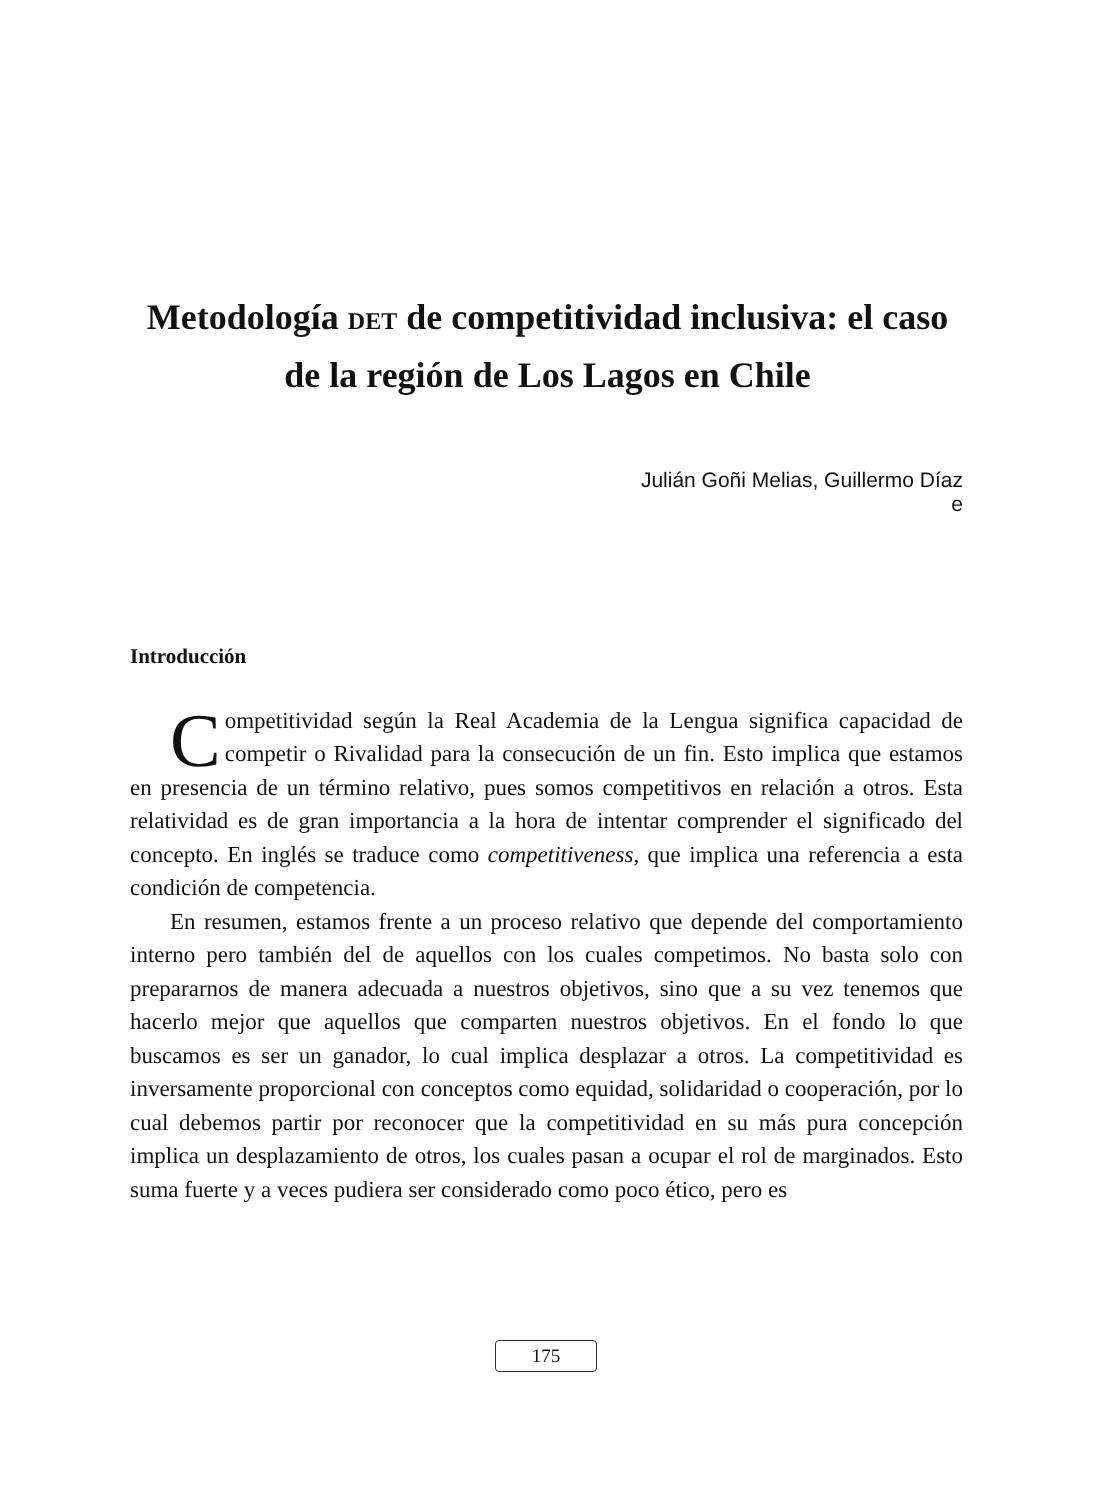Metodología DET de competitividad inclusiva: el caso de la región de Los Lagos en Chile
Julián Goñi Melias, Guillermo Díaz
e
Introducción
Competitividad según la Real Academia de la Lengua significa capacidad de competir o Rivalidad para la consecución de un fin. Esto implica que estamos en presencia de un término relativo, pues somos competitivos en relación a otros. Esta relatividad es de gran importancia a la hora de intentar comprender el significado del concepto. En inglés se traduce como competitiveness, que implica una referencia a esta condición de competencia.
En resumen, estamos frente a un proceso relativo que depende del comportamiento interno pero también del de aquellos con los cuales competimos. No basta solo con prepararnos de manera adecuada a nuestros objetivos, sino que a su vez tenemos que hacerlo mejor que aquellos que comparten nuestros objetivos. En el fondo lo que buscamos es ser un ganador, lo cual implica desplazar a otros. La competitividad es inversamente proporcional con conceptos como equidad, solidaridad o cooperación, por lo cual debemos partir por reconocer que la competitividad en su más pura concepción implica un desplazamiento de otros, los cuales pasan a ocupar el rol de marginados. Esto suma fuerte y a veces pudiera ser considerado como poco ético, pero es
175